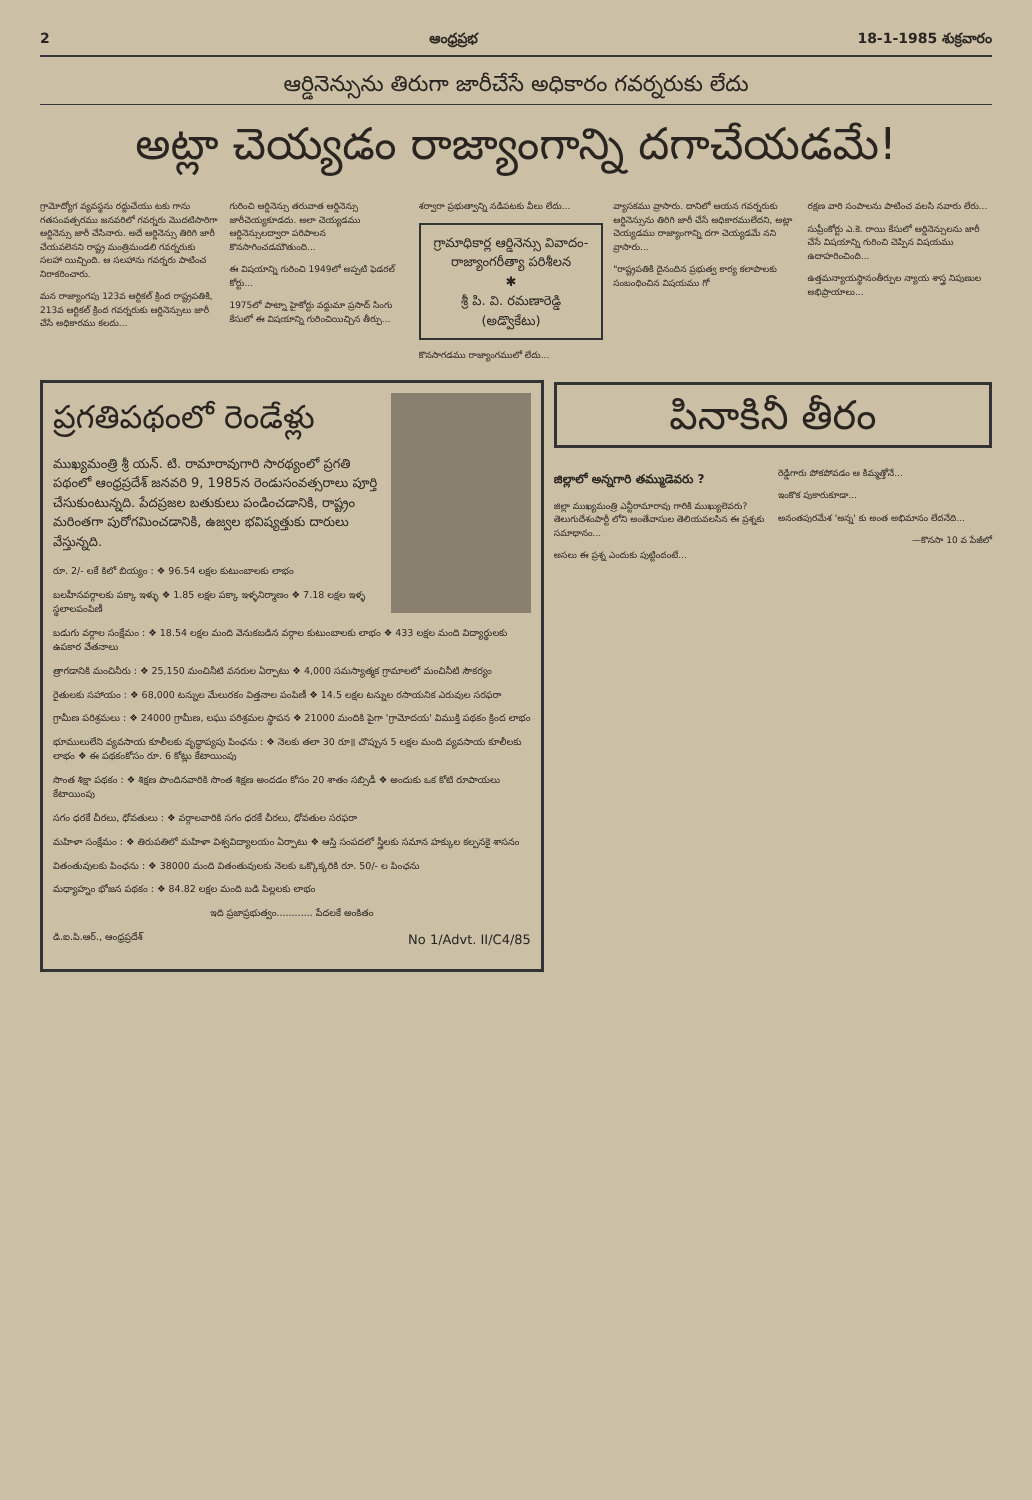2 ఆంధ్రప్రభ 18-1-1985 శుక్రవారం
ఆర్డినెన్సును తిరుగా జారీచేసే అధికారం గవర్నరుకు లేదు
అట్లా చెయ్యడం రాజ్యాంగాన్ని దగాచేయడమే!
గ్రామోద్యోగ వ్యవస్థను రద్దుచేయు టకు గాను గతసంవత్సరము జనవరిలో గవర్నరు మొదటిసారిగా ఆర్డినెన్సు జారీ చేసినారు. అదే ఆర్డినెన్సు తిరిగి జారీ చేయవలెనని రాష్ట్ర మంత్రిమండలి గవర్నరుకు సలహా యిచ్చింది. ఆ సలహాను గవర్నరు పాటించ నిరాకరించారు.
మన రాజ్యాంగపు 123వ ఆర్టికల్ క్రింద రాష్ట్రపతికి, 213వ ఆర్టికల్ క్రింద గవర్నరుకు ఆర్డినెన్సులు జారీ చేసే అధికారము కలదు...
గురించి ఆర్డినెన్సు తరువాత ఆర్డినెన్సు జారీచెయ్యకూడదు. అలా చెయ్యడము ఆర్డినెన్సులద్వారా పరిపాలన కొనసాగించడమౌతుంది...
ఈ విషయాన్ని గురించి 1949లో అప్పటి ఫెడరల్ కోర్టు...
1975లో పాట్నా హైకోర్టు వద్దుమా ప్రసాద్ సింగు కేసులో ఈ విషయాన్ని గురించియిచ్చిన తీర్పు...
శర్వారా ప్రభుత్వాన్ని నడిపటకు వీలు లేదు...
గ్రామాధికార్ల ఆర్డినెన్సు వివాదం-రాజ్యాంగరీత్యా పరిశీలన
✱
శ్రీ పి. వి. రమణారెడ్డి
(అడ్వొకేటు)
కొనసాగడము రాజ్యాంగములో లేదు...
వ్యాసకము వ్రాసారు. దానిలో ఆయన గవర్నరుకు ఆర్డినెన్సును తిరిగి జారీ చేసే అధికారములేదని, అట్లా చెయ్యడము రాజ్యాంగాన్ని దగా చెయ్యడమే నని వ్రాసారు...
"రాష్ట్రపతికి దైనందిన ప్రభుత్వ కార్య కలాపాలకు సంబంధించిన విషయము గో
రక్షణ వారి సంపాలను పాటించ వలసి నవారు లేరు...
సుప్రీంకోర్టు ఎ.కె. రాయి కేసులో ఆర్డినెన్సులను జారీ చేసే విషయాన్ని గురించి చెప్పిన విషయము ఉదాహరించింది...
ఉత్తమన్యాయస్థానంతీర్పుల న్యాయ శాస్త్ర నిపుణుల అభిప్రాయాలు...
ప్రగతిపథంలో రెండేళ్లు
ముఖ్యమంత్రి శ్రీ యన్. టి. రామారావుగారి సారథ్యంలో ప్రగతి పథంలో ఆంధ్రప్రదేశ్ జనవరి 9, 1985న రెండుసంవత్సరాలు పూర్తి చేసుకుంటున్నది. పేదప్రజల బతుకులు పండించడానికి, రాష్ట్రం మరింతగా పురోగమించడానికి, ఉజ్వల భవిష్యత్తుకు దారులు వేస్తున్నది.
రూ. 2/- లకే కిలో బియ్యం : ❖ 96.54 లక్షల కుటుంబాలకు లాభం
బలహీనవర్గాలకు పక్కా ఇళ్ళు ❖ 1.85 లక్షల పక్కా ఇళ్ళనిర్మాణం ❖ 7.18 లక్షల ఇళ్ళ స్థలాలపంపిణీ
బడుగు వర్గాల సంక్షేమం : ❖ 18.54 లక్షల మంది వెనుకబడిన వర్గాల కుటుంబాలకు లాభం ❖ 433 లక్షల మంది విద్యార్థులకు ఉపకార వేతనాలు
త్రాగడానికి మంచినీరు : ❖ 25,150 మంచినీటి వనరుల ఏర్పాటు ❖ 4,000 సమస్యాత్మక గ్రామాలలో మంచినీటి సౌకర్యం
రైతులకు సహాయం : ❖ 68,000 టన్నుల మేలురకం విత్తనాల పంపిణీ ❖ 14.5 లక్షల టన్నుల రసాయనిక ఎరువుల సరఫరా
గ్రామీణ పరిశ్రమలు : ❖ 24000 గ్రామీణ, లఘు పరిశ్రమల స్థాపన ❖ 21000 మందికి పైగా 'గ్రామోదయ' విముక్తి పథకం క్రింద లాభం
భూములులేని వ్యవసాయ కూలీలకు వృద్ధాప్యపు పింఛను : ❖ నెలకు తలా 30 రూ॥ చొప్పున 5 లక్షల మంది వ్యవసాయ కూలీలకు లాభం ❖ ఈ పథకంకోసం రూ. 6 కోట్లు కేటాయింపు
సొంత శిక్షా పథకం : ❖ శిక్షణ పొందినవారికి సొంత శిక్షణ అందడం కోసం 20 శాతం సబ్సిడీ ❖ అందుకు ఒక కోటి రూపాయలు కేటాయింపు
సగం ధరకే చీరలు, ధోవతులు : ❖ వర్గాలవారికి సగం ధరకే చీరలు, ధోవతుల సరఫరా
మహిళా సంక్షేమం : ❖ తిరుపతిలో మహిళా విశ్వవిద్యాలయం ఏర్పాటు ❖ ఆస్తి సంపదలో స్త్రీలకు సమాన హక్కుల కల్పనకై శాసనం
వితంతువులకు పింఛను : ❖ 38000 మంది వితంతువులకు నెలకు ఒక్కొక్కరికి రూ. 50/- ల పింఛను
మధ్యాహ్నం భోజన పథకం : ❖ 84.82 లక్షల మంది బడి పిల్లలకు లాభం
ఇది ప్రజాప్రభుత్వం............ పేదలకే అంకితం
డి.ఐ.పి.ఆర్., ఆంధ్రప్రదేశ్ No 1/Advt. II/C4/85
పినాకినీ తీరం
జిల్లాలో అన్నగారి తమ్ముడెవరు ?
జిల్లా ముఖ్యమంత్రి ఎన్టీరామారావు గారికి ముఖ్యులెవరు? తెలుగుదేశంపార్టీ లోని అంతేవాసుల తెలియవలసిన ఈ ప్రశ్నకు సమాధానం...
అసలు ఈ ప్రశ్న ఎందుకు పుట్టిందంటే...
రెడ్డిగారు పోకపోవడం ఆ కిమ్మత్తోనే...
ఇంకొక పుకారుకూడా...
అనంతపురమేశ 'అన్న' కు అంత అభిమానం లేదనేది...
—కొనసా 10 వ పేజీలో